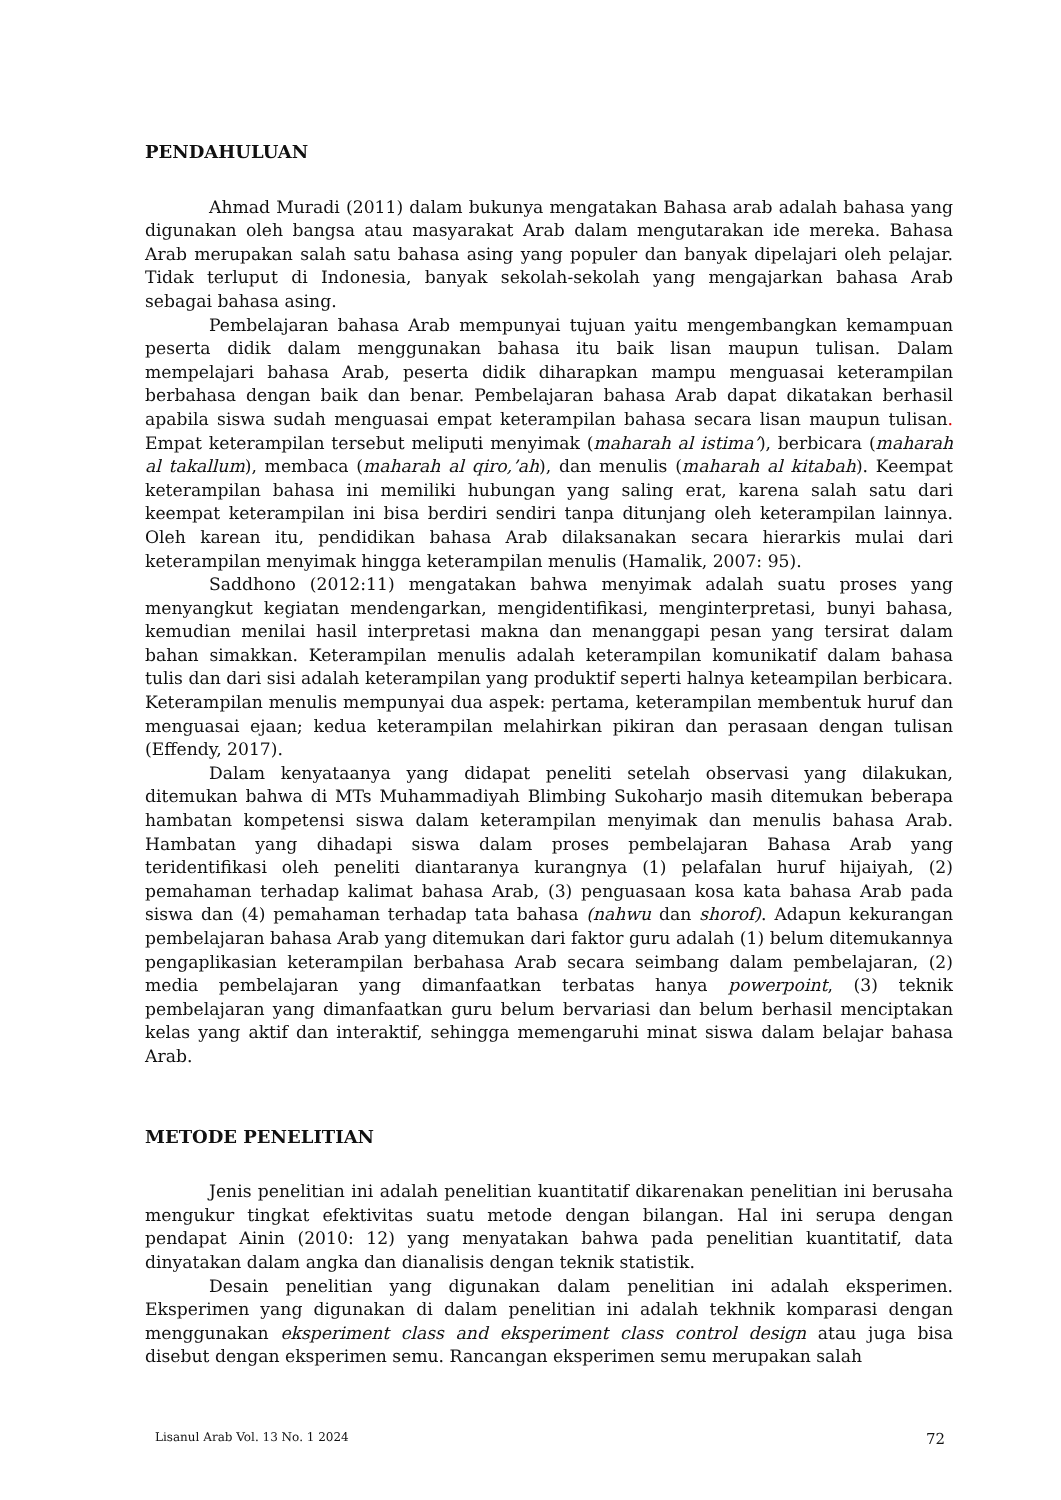PENDAHULUAN
Ahmad Muradi (2011) dalam bukunya mengatakan Bahasa arab adalah bahasa yang digunakan oleh bangsa atau masyarakat Arab dalam mengutarakan ide mereka. Bahasa Arab merupakan salah satu bahasa asing yang populer dan banyak dipelajari oleh pelajar. Tidak terluput di Indonesia, banyak sekolah-sekolah yang mengajarkan bahasa Arab sebagai bahasa asing.
Pembelajaran bahasa Arab mempunyai tujuan yaitu mengembangkan kemampuan peserta didik dalam menggunakan bahasa itu baik lisan maupun tulisan. Dalam mempelajari bahasa Arab, peserta didik diharapkan mampu menguasai keterampilan berbahasa dengan baik dan benar. Pembelajaran bahasa Arab dapat dikatakan berhasil apabila siswa sudah menguasai empat keterampilan bahasa secara lisan maupun tulisan. Empat keterampilan tersebut meliputi menyimak (maharah al istima’), berbicara (maharah al takallum), membaca (maharah al qiro,’ah), dan menulis (maharah al kitabah). Keempat keterampilan bahasa ini memiliki hubungan yang saling erat, karena salah satu dari keempat keterampilan ini bisa berdiri sendiri tanpa ditunjang oleh keterampilan lainnya. Oleh karean itu, pendidikan bahasa Arab dilaksanakan secara hierarkis mulai dari keterampilan menyimak hingga keterampilan menulis (Hamalik, 2007: 95).
Saddhono (2012:11) mengatakan bahwa menyimak adalah suatu proses yang menyangkut kegiatan mendengarkan, mengidentifikasi, menginterpretasi, bunyi bahasa, kemudian menilai hasil interpretasi makna dan menanggapi pesan yang tersirat dalam bahan simakkan. Keterampilan menulis adalah keterampilan komunikatif dalam bahasa tulis dan dari sisi adalah keterampilan yang produktif seperti halnya keteampilan berbicara. Keterampilan menulis mempunyai dua aspek: pertama, keterampilan membentuk huruf dan menguasai ejaan; kedua keterampilan melahirkan pikiran dan perasaan dengan tulisan (Effendy, 2017).
Dalam kenyataanya yang didapat peneliti setelah observasi yang dilakukan, ditemukan bahwa di MTs Muhammadiyah Blimbing Sukoharjo masih ditemukan beberapa hambatan kompetensi siswa dalam keterampilan menyimak dan menulis bahasa Arab. Hambatan yang dihadapi siswa dalam proses pembelajaran Bahasa Arab yang teridentifikasi oleh peneliti diantaranya kurangnya (1) pelafalan huruf hijaiyah, (2) pemahaman terhadap kalimat bahasa Arab, (3) penguasaan kosa kata bahasa Arab pada siswa dan (4) pemahaman terhadap tata bahasa (nahwu dan shorof). Adapun kekurangan pembelajaran bahasa Arab yang ditemukan dari faktor guru adalah (1) belum ditemukannya pengaplikasian keterampilan berbahasa Arab secara seimbang dalam pembelajaran, (2) media pembelajaran yang dimanfaatkan terbatas hanya powerpoint, (3) teknik pembelajaran yang dimanfaatkan guru belum bervariasi dan belum berhasil menciptakan kelas yang aktif dan interaktif, sehingga memengaruhi minat siswa dalam belajar bahasa Arab.
METODE PENELITIAN
Jenis penelitian ini adalah penelitian kuantitatif dikarenakan penelitian ini berusaha mengukur tingkat efektivitas suatu metode dengan bilangan. Hal ini serupa dengan pendapat Ainin (2010: 12) yang menyatakan bahwa pada penelitian kuantitatif, data dinyatakan dalam angka dan dianalisis dengan teknik statistik.
Desain penelitian yang digunakan dalam penelitian ini adalah eksperimen. Eksperimen yang digunakan di dalam penelitian ini adalah tekhnik komparasi dengan menggunakan eksperiment class and eksperiment class control design atau juga bisa disebut dengan eksperimen semu. Rancangan eksperimen semu merupakan salah
Lisanul Arab Vol. 13 No. 1 2024 72